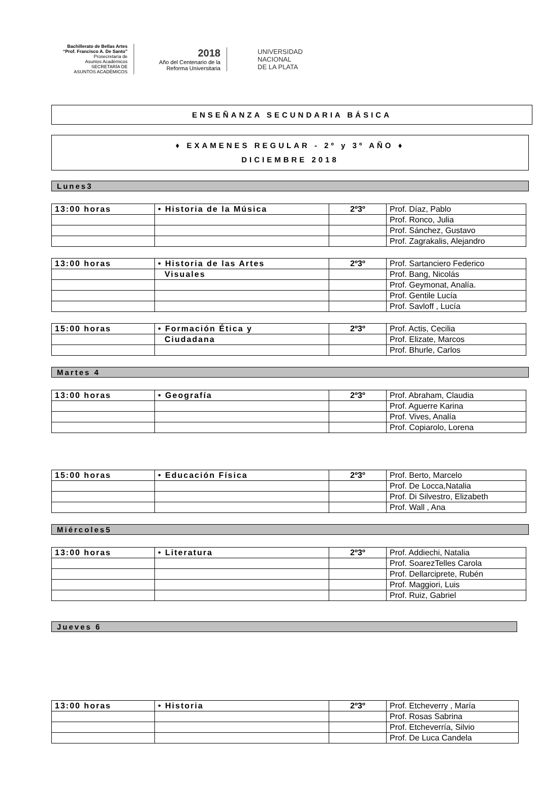Bachillerato de Bellas Artes
“Prof. Francisco A. De Santo”
Prosecretaría de
Asuntos Académicos
SECRETARÍA DE
ASUNTOS ACADÉMICOS
2018
Año del Centenario de la
Reforma Universitaria
UNIVERSIDAD
NACIONAL
DE LA PLATA
ENSEÑANZA SECUNDARIA BÁSICA
♦ EXAMENES REGULAR - 2º y 3º AÑO ♦
DICIEMBRE 2018
Lunes3
| 13:00 horas | • Historia de la Música | 2º3º | Prof. Díaz, Pablo |
| | | | Prof. Ronco, Julia |
| | | | Prof. Sánchez, Gustavo |
| | | | Prof. Zagrakalis, Alejandro |
| 13:00 horas | • Historia de las Artes | 2º3º | Prof. Sartanciero Federico |
| | Visuales | | Prof. Bang, Nicolás |
| | | | Prof. Geymonat, Analía. |
| | | | Prof. Gentile Lucía |
| | | | Prof. Savloff , Lucía |
| 15:00 horas | • Formación Ética y | 2º3º | Prof. Actis, Cecilia |
| | Ciudadana | | Prof. Elizate, Marcos |
| | | | Prof. Bhurle, Carlos |
Martes 4
| 13:00 horas | • Geografía | 2º3º | Prof. Abraham, Claudia |
| | | | Prof. Aguerre Karina |
| | | | Prof. Vives, Analía |
| | | | Prof. Copiarolo, Lorena |
| 15:00 horas | • Educación Física | 2º3º | Prof. Berto, Marcelo |
| | | | Prof. De Locca,Natalia |
| | | | Prof. Di Silvestro, Elizabeth |
| | | | Prof. Wall , Ana |
Miércoles5
| 13:00 horas | • Literatura | 2º3º | Prof. Addiechi, Natalia |
| | | | Prof. SoarezTelles Carola |
| | | | Prof. Dellarciprete, Rubén |
| | | | Prof. Maggiori, Luis |
| | | | Prof. Ruiz, Gabriel |
Jueves 6
| 13:00 horas | • Historia | 2º3º | Prof. Etcheverry , María |
| | | | Prof. Rosas Sabrina |
| | | | Prof. Etcheverría, Silvio |
| | | | Prof. De Luca Candela |